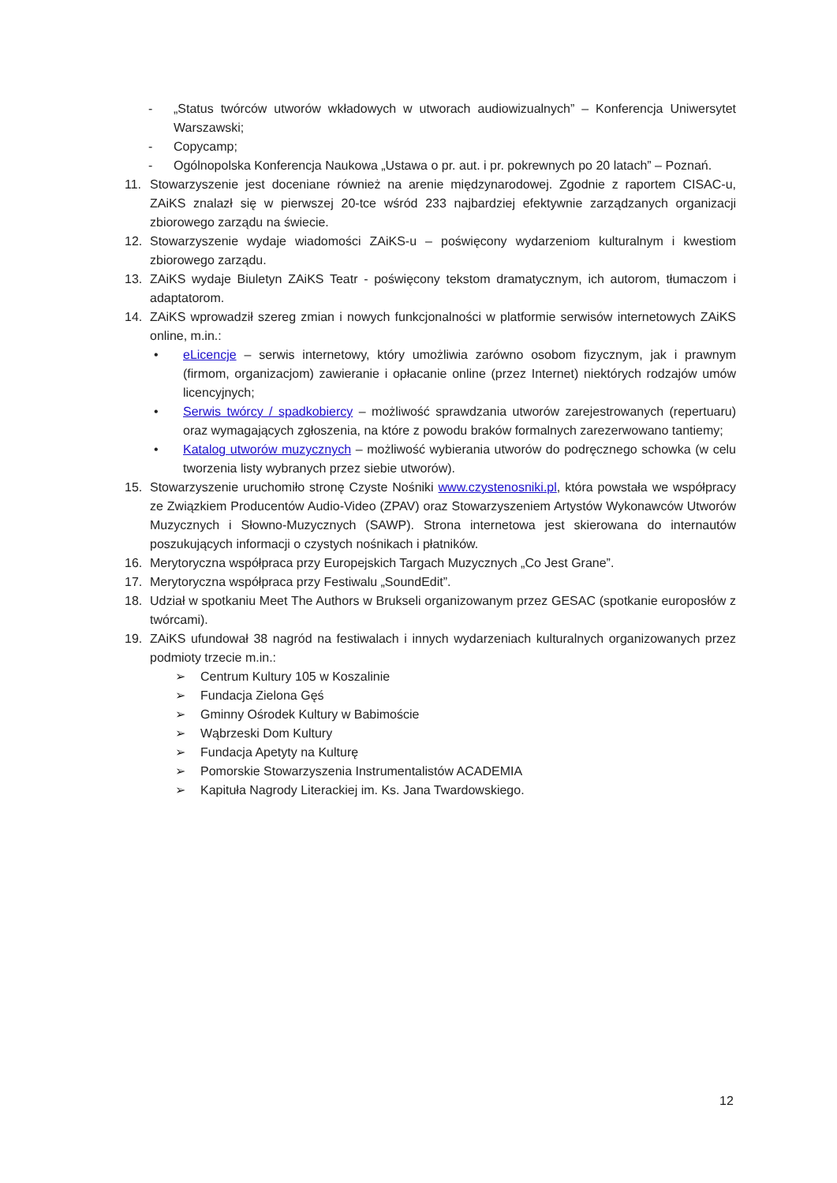- „Status twórców utworów wkładowych w utworach audiowizualnych” – Konferencja Uniwersytet Warszawski;
- Copycamp;
- Ogólnopolska Konferencja Naukowa „Ustawa o pr. aut. i pr. pokrewnych po 20 latach” – Poznań.
11. Stowarzyszenie jest doceniane również na arenie międzynarodowej. Zgodnie z raportem CISAC-u, ZAiKS znalazł się w pierwszej 20-tce wśród 233 najbardziej efektywnie zarządzanych organizacji zbiorowego zarządu na świecie.
12. Stowarzyszenie wydaje wiadomości ZAiKS-u – poświęcony wydarzeniom kulturalnym i kwestiom zbiorowego zarządu.
13. ZAiKS wydaje Biuletyn ZAiKS Teatr - poświęcony tekstom dramatycznym, ich autorom, tłumaczom i adaptatorom.
14. ZAiKS wprowadził szereg zmian i nowych funkcjonalności w platformie serwisów internetowych ZAiKS online, m.in.:
• eLicencje – serwis internetowy, który umożliwia zarówno osobom fizycznym, jak i prawnym (firmom, organizacjom) zawieranie i opłacanie online (przez Internet) niektórych rodzajów umów licencyjnych;
• Serwis twórcy / spadkobiercy – możliwość sprawdzania utworów zarejestrowanych (repertuaru) oraz wymagających zgłoszenia, na które z powodu braków formalnych zarezerwowano tantiemy;
• Katalog utworów muzycznych – możliwość wybierania utworów do podręcznego schowka (w celu tworzenia listy wybranych przez siebie utworów).
15. Stowarzyszenie uruchomiło stronę Czyste Nośniki www.czystenosniki.pl, która powstała we współpracy ze Związkiem Producentów Audio-Video (ZPAV) oraz Stowarzyszeniem Artystów Wykonawców Utworów Muzycznych i Słowno-Muzycznych (SAWP). Strona internetowa jest skierowana do internautów poszukujących informacji o czystych nośnikach i płatników.
16. Merytoryczna współpraca przy Europejskich Targach Muzycznych „Co Jest Grane”.
17. Merytoryczna współpraca przy Festiwalu „SoundEdit”.
18. Udział w spotkaniu Meet The Authors w Brukseli organizowanym przez GESAC (spotkanie europosłów z twórcami).
19. ZAiKS ufundował 38 nagród na festiwalach i innych wydarzeniach kulturalnych organizowanych przez podmioty trzecie m.in.:
➢ Centrum Kultury 105 w Koszalinie
➢ Fundacja Zielona Gęś
➢ Gminny Ośrodek Kultury w Babimoście
➢ Wąbrzeski Dom Kultury
➢ Fundacja Apetyty na Kulturę
➢ Pomorskie Stowarzyszenia Instrumentalistów ACADEMIA
➢ Kapituła Nagrody Literackiej im. Ks. Jana Twardowskiego.
12